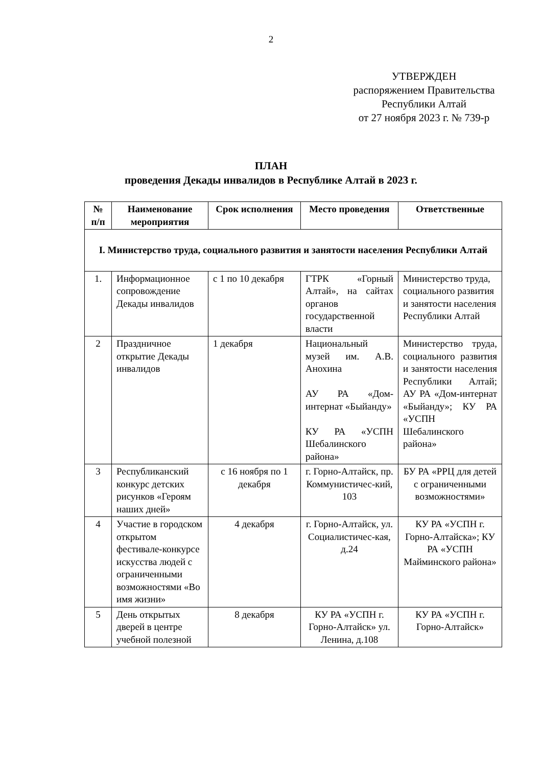2
УТВЕРЖДЕН
распоряжением Правительства
Республики Алтай
от 27 ноября 2023 г. № 739-р
ПЛАН
проведения Декады инвалидов в Республике Алтай в 2023 г.
| № п/п | Наименование мероприятия | Срок исполнения | Место проведения | Ответственные |
| --- | --- | --- | --- | --- |
| I. Министерство труда, социального развития и занятости населения Республики Алтай | | | | |
| 1. | Информационное сопровождение Декады инвалидов | с 1 по 10 декабря | ГТРК «Горный Алтай», на сайтах органов государственной власти | Министерство труда, социального развития и занятости населения Республики Алтай |
| 2 | Праздничное открытие Декады инвалидов | 1 декабря | Национальный музей им. А.В. Анохина АУ РА «Дом-интернат «Быйанду» КУ РА «УСПН Шебалинского района» | Министерство труда, социального развития и занятости населения Республики Алтай; АУ РА «Дом-интернат «Быйанду»; КУ РА «УСПН Шебалинского района» |
| 3 | Республиканский конкурс детских рисунков «Героям наших дней» | с 16 ноября по 1 декабря | г. Горно-Алтайск, пр. Коммунистичес-кий, 103 | БУ РА «РРЦ для детей с ограниченными возможностями» |
| 4 | Участие в городском открытом фестивале-конкурсе искусства людей с ограниченными возможностями «Во имя жизни» | 4 декабря | г. Горно-Алтайск, ул. Социалистичес-кая, д.24 | КУ РА «УСПН г. Горно-Алтайска»; КУ РА «УСПН Майминского района» |
| 5 | День открытых дверей в центре учебной полезной | 8 декабря | КУ РА «УСПН г. Горно-Алтайск» ул. Ленина, д.108 | КУ РА «УСПН г. Горно-Алтайск» |